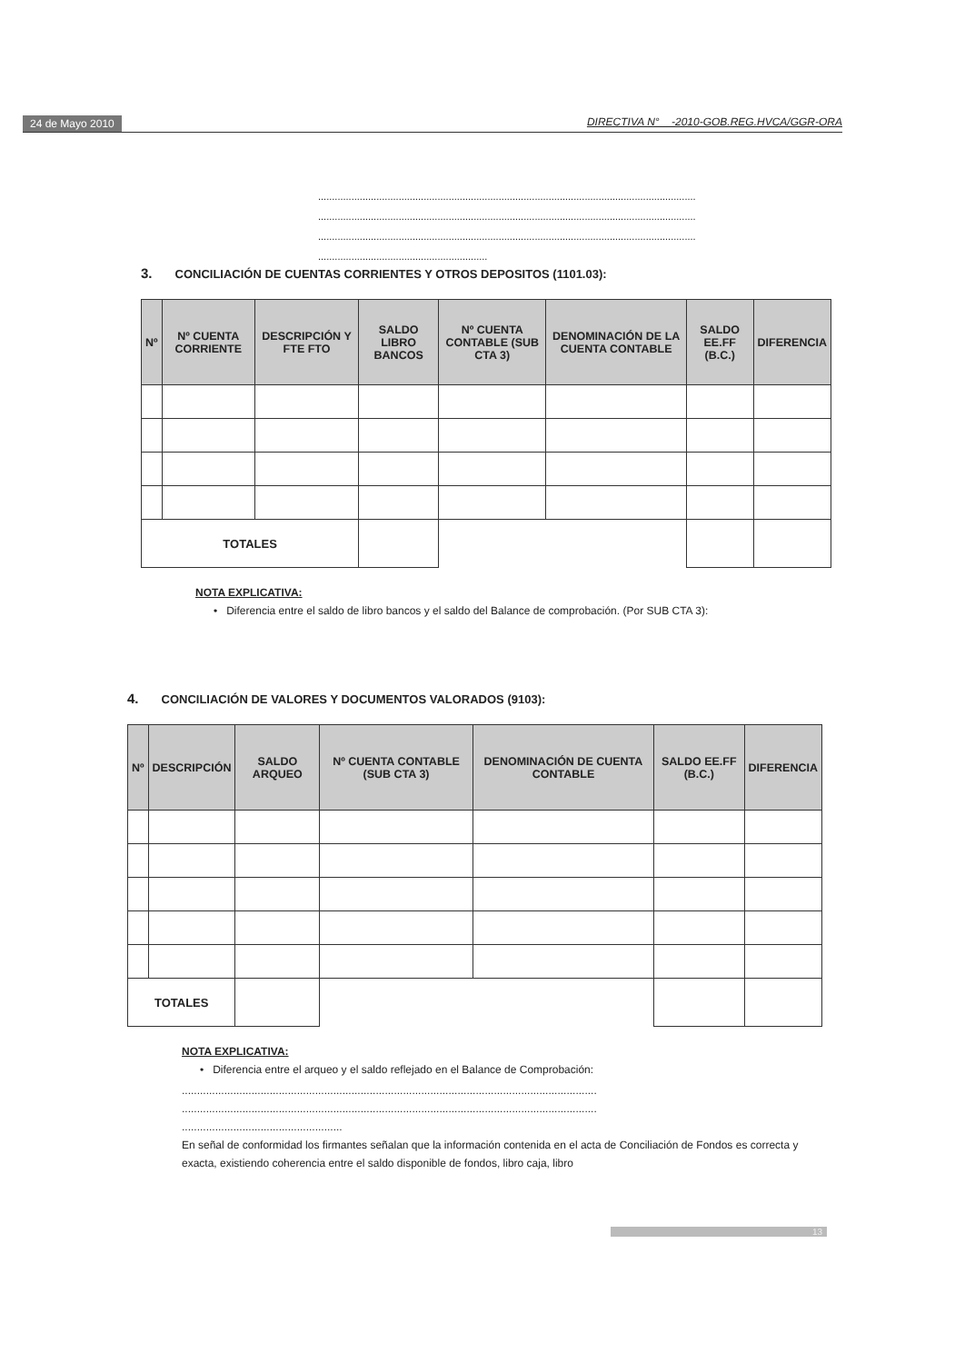24 de Mayo 2010 DIRECTIVA N° -2010-GOB.REG.HVCA/GGR-ORA
........................................................................................................................................
........................................................................................................................................
........................................................................................................................................
.............................................................
3. CONCILIACIÓN DE CUENTAS CORRIENTES Y OTROS DEPOSITOS (1101.03):
| Nº | Nº CUENTA CORRIENTE | DESCRIPCIÓN Y FTE FTO | SALDO LIBRO BANCOS | Nº CUENTA CONTABLE (SUB CTA 3) | DENOMINACIÓN DE LA CUENTA CONTABLE | SALDO EE.FF (B.C.) | DIFERENCIA |
| --- | --- | --- | --- | --- | --- | --- | --- |
| TOTALES | | | | | | | |
NOTA EXPLICATIVA:
• Diferencia entre el saldo de libro bancos y el saldo del Balance de comprobación. (Por SUB CTA 3):
4. CONCILIACIÓN DE VALORES Y DOCUMENTOS VALORADOS (9103):
| Nº | DESCRIPCIÓN | SALDO ARQUEO | Nº CUENTA CONTABLE (SUB CTA 3) | DENOMINACIÓN DE CUENTA CONTABLE | SALDO EE.FF (B.C.) | DIFERENCIA |
| --- | --- | --- | --- | --- | --- | --- |
| TOTALES | | | | | | |
NOTA EXPLICATIVA:
• Diferencia entre el arqueo y el saldo reflejado en el Balance de Comprobación:
.........................................................................................................................................
.........................................................................................................................................
.....................................................
En señal de conformidad los firmantes señalan que la información contenida en el acta de Conciliación de Fondos es correcta y exacta, existiendo coherencia entre el saldo disponible de fondos, libro caja, libro
13